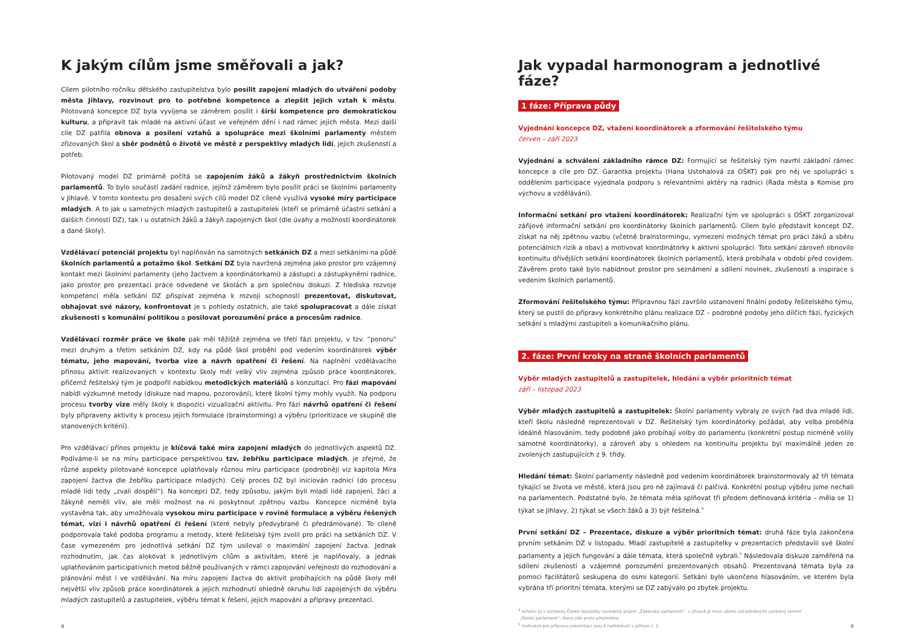K jakým cílům jsme směřovali a jak?
Cílem pilotního ročníku dětského zastupitelstva bylo posílit zapojení mladých do utváření podoby města Jihlavy, rozvinout pro to potřebné kompetence a zlepšit jejich vztah k městu. Pilotovaná koncepce DZ byla vyvíjena se záměrem posílit i širší kompetence pro demokratickou kulturu, a připravit tak mladé na aktivní účast ve veřejném dění i nad rámec jejich města. Mezi další cíle DZ patřila obnova a posílení vztahů a spolupráce mezi školními parlamenty městem zřizovaných škol a sběr podnětů o životě ve městě z perspektivy mladých lidí, jejich zkušeností a potřeb.
Pilotovaný model DZ primárně počítá se zapojením žáků a žákyň prostřednictvím školních parlamentů. To bylo součástí zadání radnice, jejímž záměrem bylo posílit práci se školními parlamenty v Jihlavě. V tomto kontextu pro dosažení svých cílů model DZ cíleně využívá vysoké míry participace mladých. A to jak u samotných mladých zastupitelů a zastupitelek (kteří se primárně účastní setkání a dalších činností DZ), tak i u ostatních žáků a žákyň zapojených škol (dle úvahy a možností koordinátorek a dané školy).
Vzdělávací potenciál projektu byl naplňován na samotných setkáních DZ a mezi setkáními na půdě školních parlamentů a potažmo škol. Setkání DZ byla navržená zejména jako prostor pro vzájemný kontakt mezi školními parlamenty (jeho žactvem a koordinátorkami) a zástupci a zástupkyněmi radnice, jako prostor pro prezentaci práce odvedené ve školách a pro společnou diskuzi. Z hlediska rozvoje kompetencí měla setkání DZ přispívat zejména k rozvoji schopností prezentovat, diskutovat, obhajovat své názory, konfrontovat je s pohledy ostatních, ale také spolupracovat a dále získat zkušenosti s komunální politikou a posilovat porozumění práce a procesům radnice.
Vzdělávací rozměr práce ve škole pak měl těžiště zejména ve třetí fázi projektu, v tzv. “ponoru” mezi druhým a třetím setkáním DZ, kdy na půdě škol proběhl pod vedením koordinátorek výběr tématu, jeho mapování, tvorba vize a návrh opatření či řešení. Na naplnění vzdělávacího přínosu aktivit realizovaných v kontextu školy měl velký vliv zejména způsob práce koordinátorek, přičemž řešitelský tým je podpořil nabídkou metodických materiálů a konzultací. Pro fázi mapování nabídl výzkumné metody (diskuze nad mapou, pozorování), které školní týmy mohly využít. Na podporu procesu tvorby vize měly školy k dispozici vizualizační aktivitu. Pro fázi návrhů opatření či řešení byly připraveny aktivity k procesu jejich formulace (brainstorming) a výběru (prioritizace ve skupině dle stanovených kritérií).
Pro vzdělávací přínos projektu je klíčová také míra zapojení mladých do jednotlivých aspektů DZ. Podíváme-li se na míru participace perspektivou tzv. žebříku participace mladých, je zřejmé, že různé aspekty pilotované koncepce uplatňovaly různou míru participace (podrobněji viz kapitola Míra zapojení žactva dle žebříku participace mladých). Celý proces DZ byl iniciován radnicí (do procesu mladé lidi tedy „zvali dospělí“). Na koncepci DZ, tedy způsobu, jakým byli mladí lidé zapojení, žáci a žákyně neměli vliv, ale měli možnost na ni poskytnout zpětnou vazbu. Koncepce nicméně byla vystavěna tak, aby umožňovala vysokou míru participace v rovině formulace a výběru řešených témat, vizí i návrhů opatření či řešení (které nebyly předvybrané či předrámované). To cíleně podporovala také podoba programu a metody, které řešitelský tým zvolil pro práci na setkáních DZ. V čase vymezeném pro jednotlivá setkání DZ tým usiloval o maximální zapojení žactva. Jednak rozhodnutím, jak čas alokovat k jednotlivým cílům a aktivitám, které je naplňovaly, a jednak uplatňováním participativních metod běžně používaných v rámci zapojování veřejnosti do rozhodování a plánování měst i ve vzdělávání. Na míru zapojení žactva do aktivit probíhajících na půdě školy měl největší vliv způsob práce koordinátorek a jejich rozhodnutí ohledně okruhu lidí zapojených do výběru mladých zastupitelů a zastupitelek, výběru témat k řešení, jejich mapování a přípravy prezentací.
8
Jak vypadal harmonogram a jednotlivé fáze?
1 fáze: Příprava půdy
Vyjednání koncepce DZ, vtažení koordinátorek a zformování řešitelského týmu
červen – září 2023
Vyjednání a schválení základního rámce DZ: Formující se řešitelský tým navrhl základní rámec koncepce a cíle pro DZ. Garantka projektu (Hana Ustohalová za OŠKT) pak pro něj ve spolupráci s oddělením participace vyjednala podporu s relevantními aktéry na radnici (Rada města a Komise pro výchovu a vzdělávání).
Informační setkání pro vtažení koordinátorek: Realizační tým ve spolupráci s OŠKT zorganizoval zářijové informační setkání pro koordinátorky školních parlamentů. Cílem bylo představit koncept DZ, získat na něj zpětnou vazbu (včetně brainstormingu, vymezení možných témat pro práci žáků a sběru potenciálních rizik a obav) a motivovat koordinátorky k aktivní spolupráci. Toto setkání zároveň obnovilo kontinuitu dřívějších setkání koordinátorek školních parlamentů, která probíhala v období před covidem. Závěrem proto také bylo nabídnout prostor pro seznámení a sdílení novinek, zkušeností a inspirace s vedením školních parlamentů.
Zformování řešitelského týmu: Přípravnou fázi završilo ustanovení finální podoby řešitelského týmu, který se pustil do přípravy konkrétního plánu realizace DZ – podrobné podoby jeho dílčích fází, fyzických setkání s mladými zastupiteli a komunikačního plánu.
2. fáze: První kroky na straně školních parlamentů
Výběr mladých zastupitelů a zastupitelek, hledání a výběr prioritních témat
září – listopad 2023
Výběr mladých zastupitelů a zastupitelek: Školní parlamenty vybraly ze svých řad dva mladé lidi, kteří školu následně reprezentovali v DZ. Řešitelský tým koordinátorky požádal, aby volba proběhla ideálně hlasováním, tedy podobně jako probíhají volby do parlamentu (konkrétní postup nicméně volily samotné koordinátorky), a zároveň aby s ohledem na kontinuitu projektu byl maximálně jeden ze zvolených zastupujících z 9. třídy.
Hledání témat: Školní parlamenty následně pod vedením koordinátorek brainstormovaly až tři témata týkající se života ve městě, která jsou pro ně zajímavá či palčivá. Konkrétní postup výběru jsme nechali na parlamentech. Podstatné bylo, že témata měla splňovat tři předem definovaná kritéria – měla se 1) týkat se Jihlavy, 2) týkat se všech žáků a 3) být řešitelná.<sup>4</sup>
První setkání DZ – Prezentace, diskuze a výběr prioritních témat: druhá fáze byla zakončena prvním setkáním DZ v listopadu. Mladí zastupitelé a zastupitelky v prezentacích představili své školní parlamenty a jejich fungování a dále témata, která společně vybrali.<sup>5</sup> Následovala diskuze zaměřená na sdílení zkušeností a vzájemné porozumění prezentovaných obsahů. Prezentovaná témata byla za pomoci facilitátorů seskupena do osmi kategorií. Setkání bylo ukončeno hlasováním, ve kterém byla vybrána tři prioritní témata, kterými se DZ zabývalo po zbytek projektu.
<sup>4</sup> Ačkoliv je v kontextu České republiky zavedený pojem „Žákovský parlament“, v Jihlavě je mezi všemi zúčastněnými ustálený termín
„Školní parlament“, který zde proto přejímáme.
<sup>5</sup> Instrukce pro přípravu prezentací jsou k nahlédnutí v příloze č. 2.
9